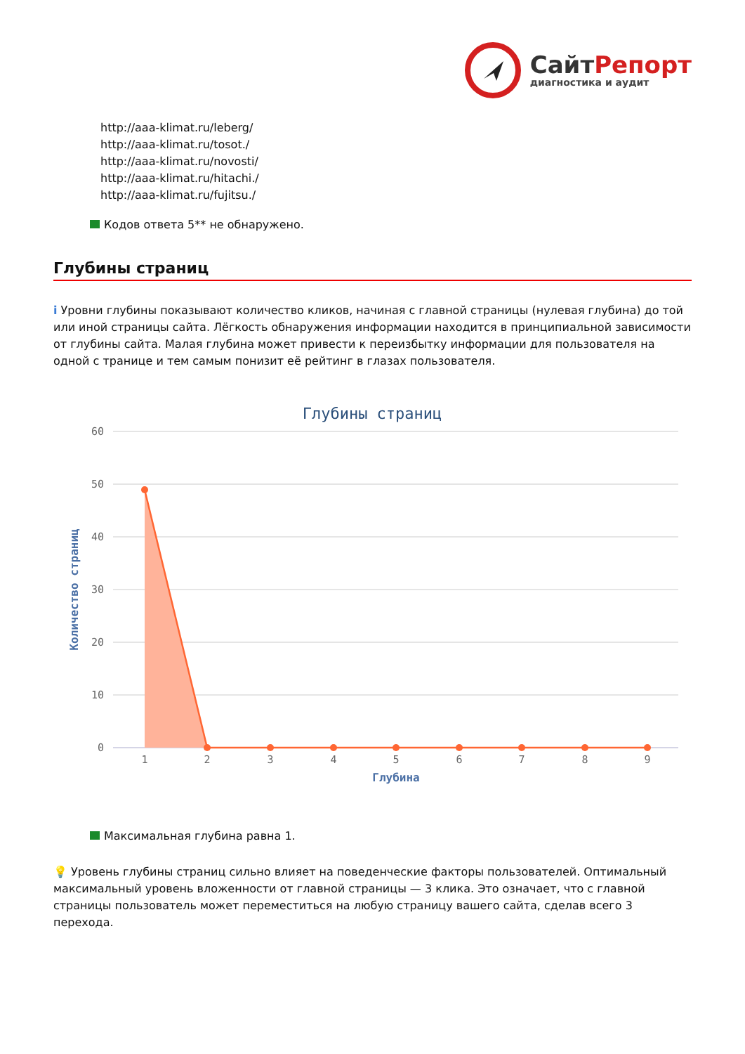СайтРепорт
диагностика и аудит
http://aaa-klimat.ru/leberg/
http://aaa-klimat.ru/tosot./
http://aaa-klimat.ru/novosti/
http://aaa-klimat.ru/hitachi./
http://aaa-klimat.ru/fujitsu./
Кодов ответа 5** не обнаружено.
Глубины страниц
i Уровни глубины показывают количество кликов, начиная с главной страницы (нулевая глубина) до той или иной страницы сайта. Лёгкость обнаружения информации находится в принципиальной зависимости от глубины сайта. Малая глубина может привести к переизбытку информации для пользователя на одной с транице и тем самым понизит её рейтинг в глазах пользователя.
Глубины страниц
60
50
40
30
20
10
0
Количество страниц
1
2
3
4
5
6
7
8
9
Глубина
Максимальная глубина равна 1.
💡 Уровень глубины страниц сильно влияет на поведенческие факторы пользователей. Оптимальный максимальный уровень вложенности от главной страницы — 3 клика. Это означает, что с главной страницы пользователь может переместиться на любую страницу вашего сайта, сделав всего 3 перехода.